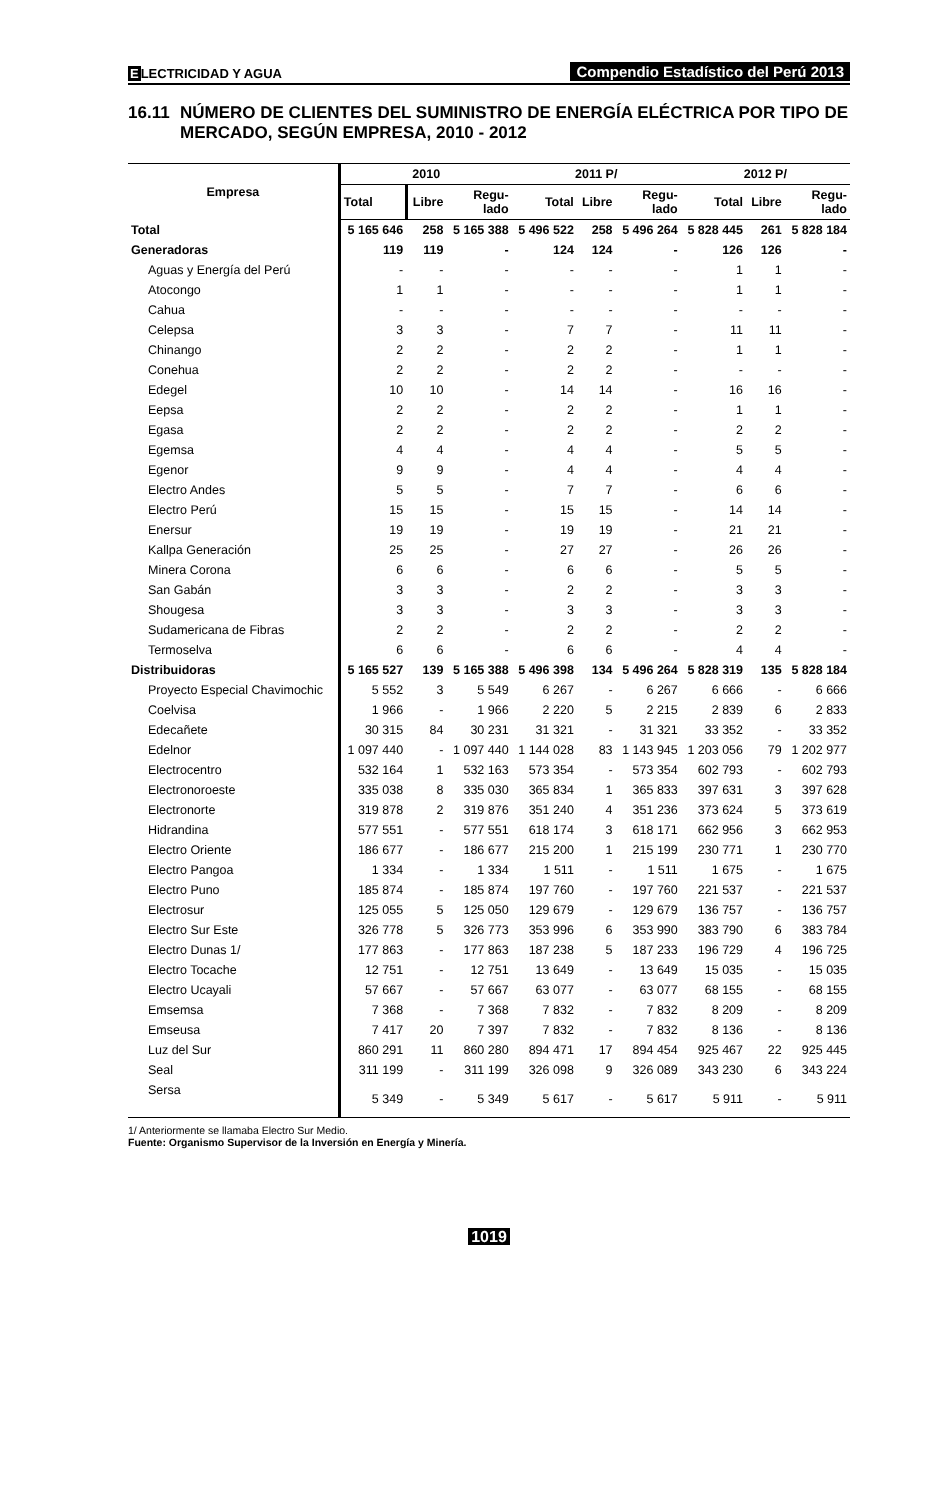ELECTRICIDAD Y AGUA
Compendio Estadístico del Perú 2013
16.11 NÚMERO DE CLIENTES DEL SUMINISTRO DE ENERGÍA ELÉCTRICA POR TIPO DE MERCADO, SEGÚN EMPRESA, 2010 - 2012
| Empresa | 2010 | | | 2011 P/ | | | 2012 P/ | | |
| --- | --- | --- | --- | --- | --- | --- | --- | --- | --- |
| | Total | Libre | Regu- lado | Total | Libre | Regu- lado | Total | Libre | Regu- lado |
| Total | 5 165 646 | 258 | 5 165 388 | 5 496 522 | 258 | 5 496 264 | 5 828 445 | 261 | 5 828 184 |
| Generadoras | 119 | 119 | - | 124 | 124 | - | 126 | 126 | - |
| Aguas y Energía del Perú | - | - | - | - | - | - | 1 | 1 | - |
| Atocongo | 1 | 1 | - | - | - | - | 1 | 1 | - |
| Cahua | - | - | - | - | - | - | - | - | - |
| Celepsa | 3 | 3 | - | 7 | 7 | - | 11 | 11 | - |
| Chinango | 2 | 2 | - | 2 | 2 | - | 1 | 1 | - |
| Conehua | 2 | 2 | - | 2 | 2 | - | - | - | - |
| Edegel | 10 | 10 | - | 14 | 14 | - | 16 | 16 | - |
| Eepsa | 2 | 2 | - | 2 | 2 | - | 1 | 1 | - |
| Egasa | 2 | 2 | - | 2 | 2 | - | 2 | 2 | - |
| Egemsa | 4 | 4 | - | 4 | 4 | - | 5 | 5 | - |
| Egenor | 9 | 9 | - | 4 | 4 | - | 4 | 4 | - |
| Electro Andes | 5 | 5 | - | 7 | 7 | - | 6 | 6 | - |
| Electro Perú | 15 | 15 | - | 15 | 15 | - | 14 | 14 | - |
| Enersur | 19 | 19 | - | 19 | 19 | - | 21 | 21 | - |
| Kallpa Generación | 25 | 25 | - | 27 | 27 | - | 26 | 26 | - |
| Minera Corona | 6 | 6 | - | 6 | 6 | - | 5 | 5 | - |
| San Gabán | 3 | 3 | - | 2 | 2 | - | 3 | 3 | - |
| Shougesa | 3 | 3 | - | 3 | 3 | - | 3 | 3 | - |
| Sudamericana de Fibras | 2 | 2 | - | 2 | 2 | - | 2 | 2 | - |
| Termoselva | 6 | 6 | - | 6 | 6 | - | 4 | 4 | - |
| Distribuidoras | 5 165 527 | 139 | 5 165 388 | 5 496 398 | 134 | 5 496 264 | 5 828 319 | 135 | 5 828 184 |
| Proyecto Especial Chavimochic | 5 552 | 3 | 5 549 | 6 267 | - | 6 267 | 6 666 | - | 6 666 |
| Coelvisa | 1 966 | - | 1 966 | 2 220 | 5 | 2 215 | 2 839 | 6 | 2 833 |
| Edecañete | 30 315 | 84 | 30 231 | 31 321 | - | 31 321 | 33 352 | - | 33 352 |
| Edelnor | 1 097 440 | - | 1 097 440 | 1 144 028 | 83 | 1 143 945 | 1 203 056 | 79 | 1 202 977 |
| Electrocentro | 532 164 | 1 | 532 163 | 573 354 | - | 573 354 | 602 793 | - | 602 793 |
| Electronoroeste | 335 038 | 8 | 335 030 | 365 834 | 1 | 365 833 | 397 631 | 3 | 397 628 |
| Electronorte | 319 878 | 2 | 319 876 | 351 240 | 4 | 351 236 | 373 624 | 5 | 373 619 |
| Hidrandina | 577 551 | - | 577 551 | 618 174 | 3 | 618 171 | 662 956 | 3 | 662 953 |
| Electro Oriente | 186 677 | - | 186 677 | 215 200 | 1 | 215 199 | 230 771 | 1 | 230 770 |
| Electro Pangoa | 1 334 | - | 1 334 | 1 511 | - | 1 511 | 1 675 | - | 1 675 |
| Electro Puno | 185 874 | - | 185 874 | 197 760 | - | 197 760 | 221 537 | - | 221 537 |
| Electrosur | 125 055 | 5 | 125 050 | 129 679 | - | 129 679 | 136 757 | - | 136 757 |
| Electro Sur Este | 326 778 | 5 | 326 773 | 353 996 | 6 | 353 990 | 383 790 | 6 | 383 784 |
| Electro Dunas 1/ | 177 863 | - | 177 863 | 187 238 | 5 | 187 233 | 196 729 | 4 | 196 725 |
| Electro Tocache | 12 751 | - | 12 751 | 13 649 | - | 13 649 | 15 035 | - | 15 035 |
| Electro Ucayali | 57 667 | - | 57 667 | 63 077 | - | 63 077 | 68 155 | - | 68 155 |
| Emsemsa | 7 368 | - | 7 368 | 7 832 | - | 7 832 | 8 209 | - | 8 209 |
| Emseusa | 7 417 | 20 | 7 397 | 7 832 | - | 7 832 | 8 136 | - | 8 136 |
| Luz del Sur | 860 291 | 11 | 860 280 | 894 471 | 17 | 894 454 | 925 467 | 22 | 925 445 |
| Seal | 311 199 | - | 311 199 | 326 098 | 9 | 326 089 | 343 230 | 6 | 343 224 |
| Sersa | 5 349 | - | 5 349 | 5 617 | - | 5 617 | 5 911 | - | 5 911 |
1/ Anteriormente se llamaba Electro Sur Medio.
Fuente: Organismo Supervisor de la Inversión en Energía y Minería.
1019